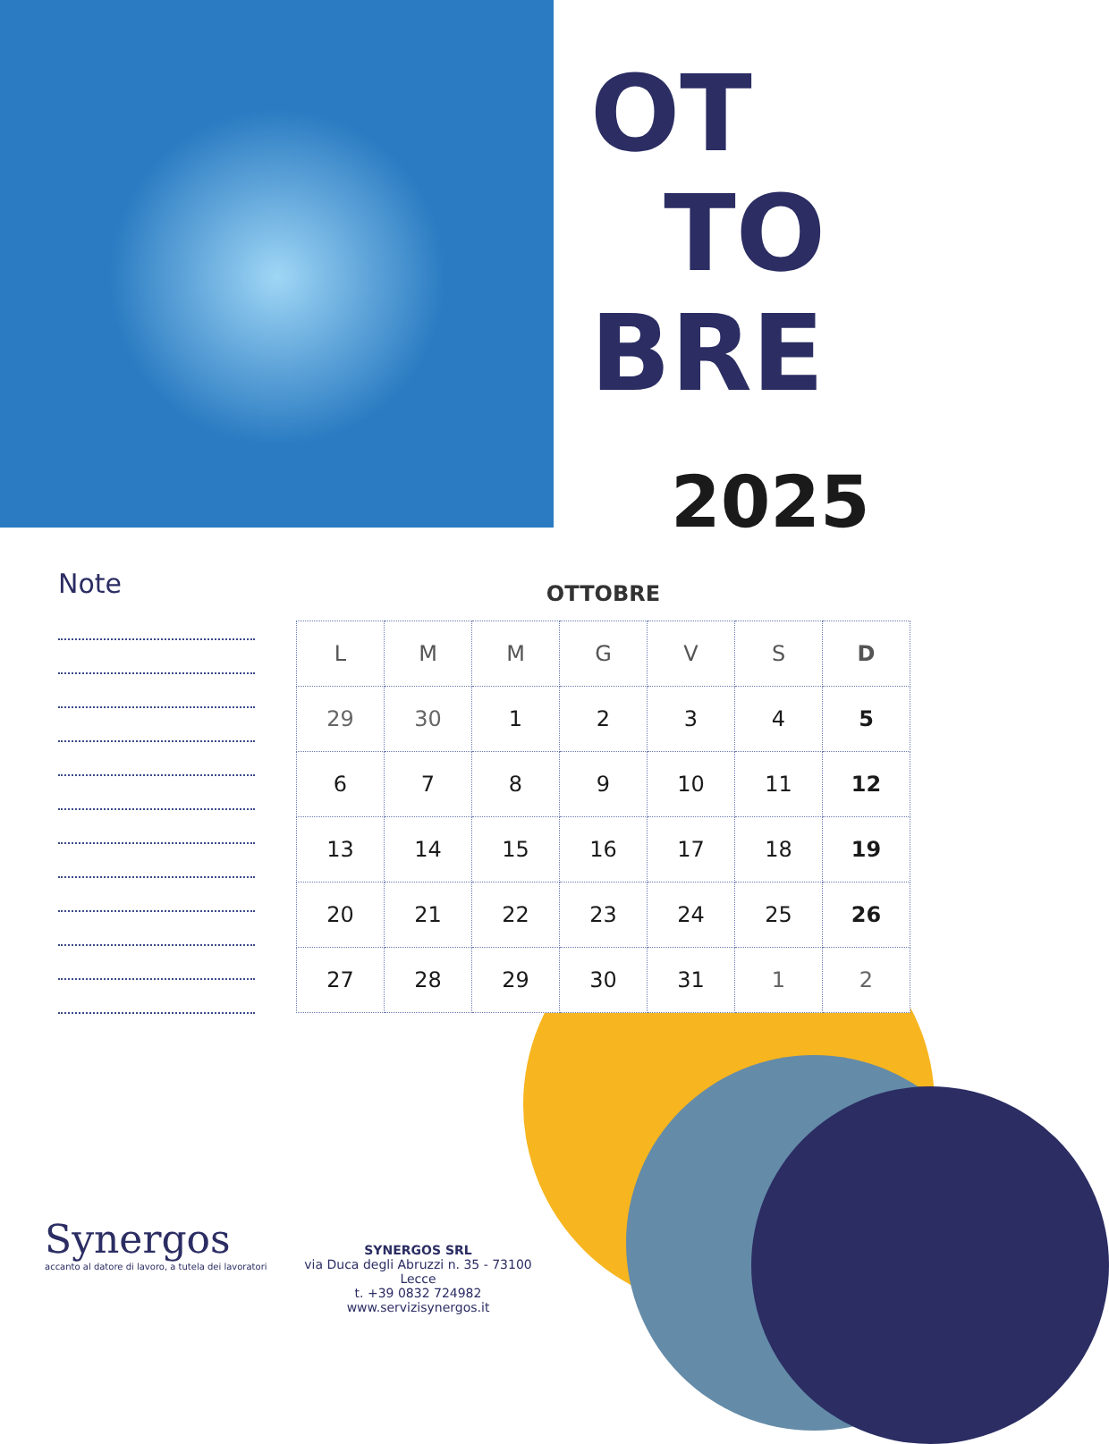OT
TO
BRE
2025
Note
OTTOBRE
| L | M | M | G | V | S | D |
| --- | --- | --- | --- | --- | --- | --- |
| 29 | 30 | 1 | 2 | 3 | 4 | 5 |
| 6 | 7 | 8 | 9 | 10 | 11 | 12 |
| 13 | 14 | 15 | 16 | 17 | 18 | 19 |
| 20 | 21 | 22 | 23 | 24 | 25 | 26 |
| 27 | 28 | 29 | 30 | 31 | 1 | 2 |
Synergos
accanto al datore di lavoro, a tutela dei lavoratori
SYNERGOS SRL
via Duca degli Abruzzi n. 35 - 73100 Lecce
t. +39 0832 724982 www.servizisynergos.it